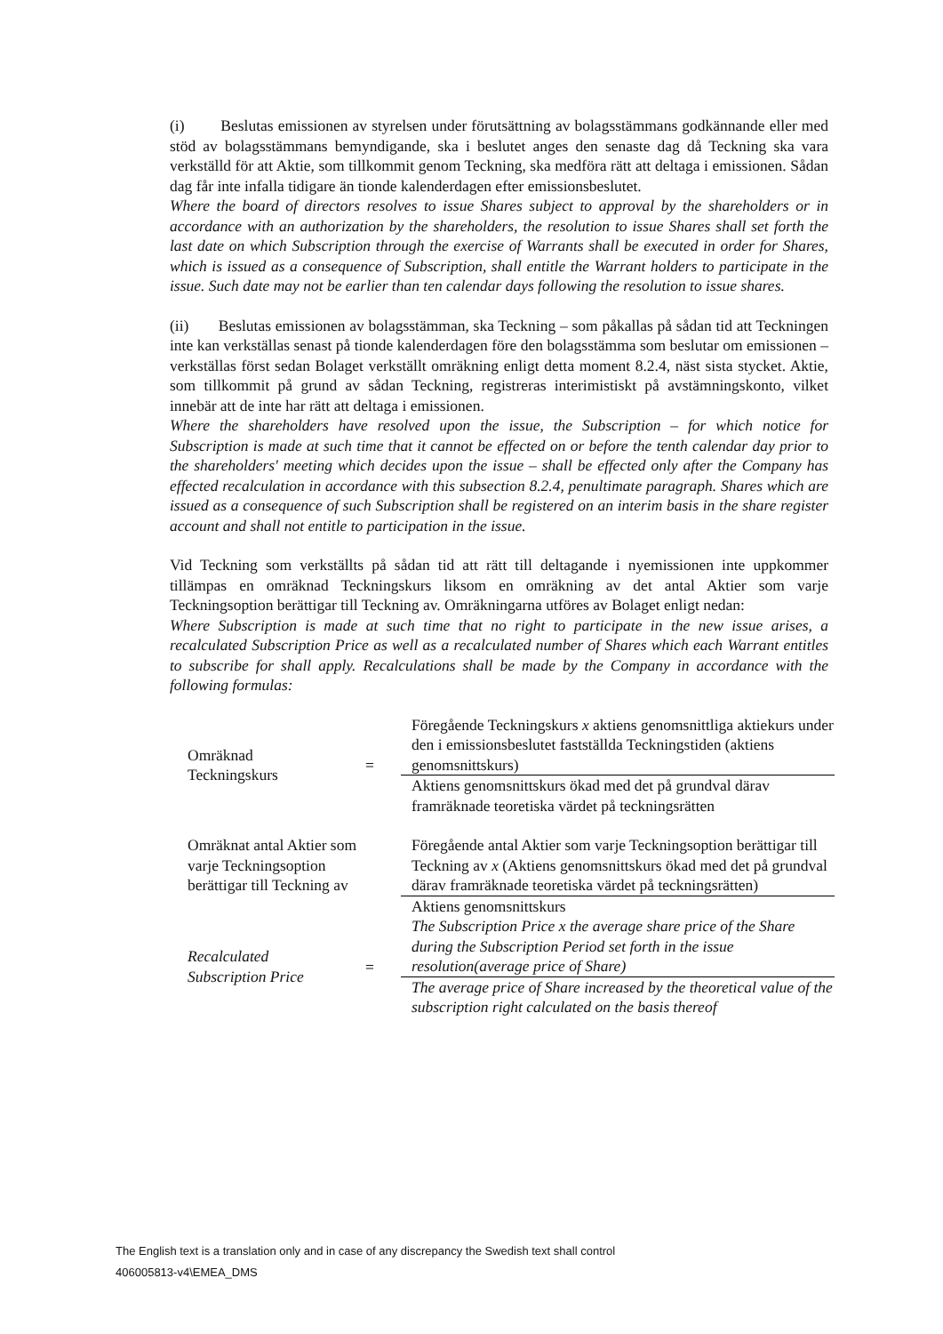(i) Beslutas emissionen av styrelsen under förutsättning av bolagsstämmans godkännande eller med stöd av bolagsstämmans bemyndigande, ska i beslutet anges den senaste dag då Teckning ska vara verkställd för att Aktie, som tillkommit genom Teckning, ska medföra rätt att deltaga i emissionen. Sådan dag får inte infalla tidigare än tionde kalenderdagen efter emissionsbeslutet.
Where the board of directors resolves to issue Shares subject to approval by the shareholders or in accordance with an authorization by the shareholders, the resolution to issue Shares shall set forth the last date on which Subscription through the exercise of Warrants shall be executed in order for Shares, which is issued as a consequence of Subscription, shall entitle the Warrant holders to participate in the issue. Such date may not be earlier than ten calendar days following the resolution to issue shares.
(ii) Beslutas emissionen av bolagsstämman, ska Teckning – som påkallas på sådan tid att Teckningen inte kan verkställas senast på tionde kalenderdagen före den bolagsstämma som beslutar om emissionen – verkställas först sedan Bolaget verkställt omräkning enligt detta moment 8.2.4, näst sista stycket. Aktie, som tillkommit på grund av sådan Teckning, registreras interimistiskt på avstämningskonto, vilket innebär att de inte har rätt att deltaga i emissionen.
Where the shareholders have resolved upon the issue, the Subscription – for which notice for Subscription is made at such time that it cannot be effected on or before the tenth calendar day prior to the shareholders' meeting which decides upon the issue – shall be effected only after the Company has effected recalculation in accordance with this subsection 8.2.4, penultimate paragraph. Shares which are issued as a consequence of such Subscription shall be registered on an interim basis in the share register account and shall not entitle to participation in the issue.
Vid Teckning som verkställts på sådan tid att rätt till deltagande i nyemissionen inte uppkommer tillämpas en omräknad Teckningskurs liksom en omräkning av det antal Aktier som varje Teckningsoption berättigar till Teckning av. Omräkningarna utföres av Bolaget enligt nedan:
Where Subscription is made at such time that no right to participate in the new issue arises, a recalculated Subscription Price as well as a recalculated number of Shares which each Warrant entitles to subscribe for shall apply. Recalculations shall be made by the Company in accordance with the following formulas:
| Omräknad Teckningskurs | = | Föregående Teckningskurs x aktiens genomsnittliga aktiekurs under den i emissionsbeslutet fastställda Teckningstiden (aktiens genomsnittskurs) |
| | | Aktiens genomsnittskurs ökad med det på grundval därav framräknade teoretiska värdet på teckningsrätten |
| Omräknat antal Aktier som varje Teckningsoption berättigar till Teckning av | | Föregående antal Aktier som varje Teckningsoption berättigar till Teckning av x (Aktiens genomsnittskurs ökad med det på grundval därav framräknade teoretiska värdet på teckningsrätten) |
| | | Aktiens genomsnittskurs |
| Recalculated Subscription Price | = | The Subscription Price x the average share price of the Share during the Subscription Period set forth in the issue resolution(average price of Share) |
| | | The average price of Share increased by the theoretical value of the subscription right calculated on the basis thereof |
The English text is a translation only and in case of any discrepancy the Swedish text shall control
406005813-v4\EMEA_DMS